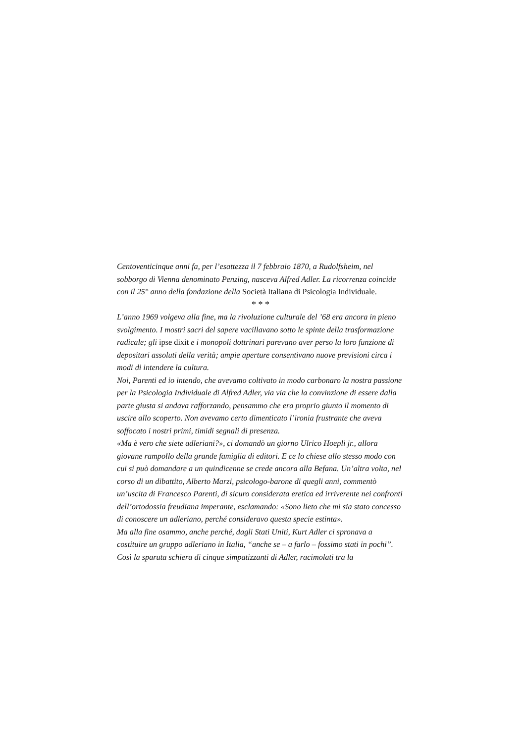Centoventicinque anni fa, per l’esattezza il 7 febbraio 1870, a Rudolfsheim, nel sobborgo di Vienna denominato Penzing, nasceva Alfred Adler. La ricorrenza coincide con il 25° anno della fondazione della Società Italiana di Psicologia Individuale.
* * *
L’anno 1969 volgeva alla fine, ma la rivoluzione culturale del ’68 era ancora in pieno svolgimento. I mostri sacri del sapere vacillavano sotto le spinte della trasformazione radicale; gli ipse dixit e i monopoli dottrinari parevano aver perso la loro funzione di depositari assoluti della verità; ampie aperture consentivano nuove previsioni circa i modi di intendere la cultura.
Noi, Parenti ed io intendo, che avevamo coltivato in modo carbonaro la nostra passione per la Psicologia Individuale di Alfred Adler, via via che la convinzione di essere dalla parte giusta si andava rafforzando, pensammo che era proprio giunto il momento di uscire allo scoperto. Non avevamo certo dimenticato l’ironia frustrante che aveva soffocato i nostri primi, timidi segnali di presenza.
«Ma è vero che siete adleriani?», ci domandò un giorno Ulrico Hoepli jr., allora giovane rampollo della grande famiglia di editori. E ce lo chiese allo stesso modo con cui si può domandare a un quindicenne se crede ancora alla Befana. Un’altra volta, nel corso di un dibattito, Alberto Marzi, psicologo-barone di quegli anni, commentò un’uscita di Francesco Parenti, di sicuro considerata eretica ed irriverente nei confronti dell’ortodossia freudiana imperante, esclamando: «Sono lieto che mi sia stato concesso di conoscere un adleriano, perché consideravo questa specie estinta».
Ma alla fine osammo, anche perché, dagli Stati Uniti, Kurt Adler ci spronava a costituire un gruppo adleriano in Italia, “anche se – a farlo – fossimo stati in pochi”. Così la sparuta schiera di cinque simpatizzanti di Adler, racimolati tra la